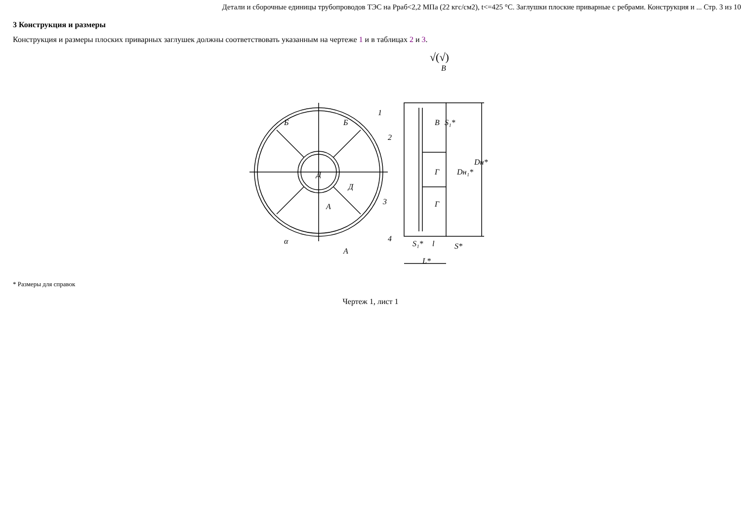Детали и сборочные единицы трубопроводов ТЭС на Рраб<2,2 МПа (22 кгс/см2), t<=425 °С. Заглушки плоские приварные с ребрами. Конструкция и ... Стр. 3 из 10
3 Конструкция и размеры
Конструкция и размеры плоских приварных заглушек должны соответствовать указанным на чертеже 1 и в таблицах 2 и 3.
√(√)
Б
Б
Д
Д
А
А
α
В
В
Г
Г
1
2
3
4
S₁*
l
L*
Dн₁*
Dн*
S*
S₁*
* Размеры для справок
Чертеж 1, лист 1